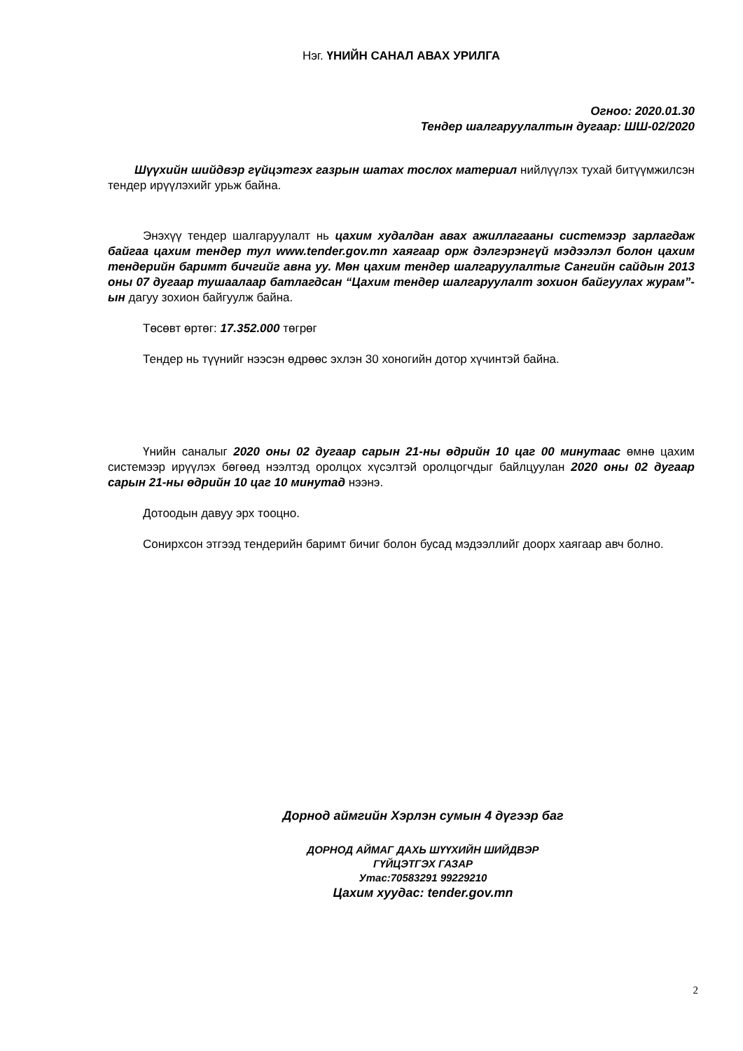Нэг. ҮНИЙН САНАЛ АВАХ УРИЛГА
Огноо: 2020.01.30
Тендер шалгаруулалтын дугаар: ШШ-02/2020
Шүүхийн шийдвэр гүйцэтгэх газрын шатах тослох материал нийлүүлэх тухай битүүмжилсэн тендер ирүүлэхийг урьж байна.
Энэхүү тендер шалгаруулалт нь цахим худалдан авах ажиллагааны системээр зарлагдаж байгаа цахим тендер тул www.tender.gov.mn хаягаар орж дэлгэрэнгүй мэдээлэл болон цахим тендерийн баримт бичгийг авна уу. Мөн цахим тендер шалгаруулалтыг Сангийн сайдын 2013 оны 07 дугаар тушаалаар батлагдсан “Цахим тендер шалгаруулалт зохион байгуулах журам”-ын дагуу зохион байгуулж байна.
Төсөвт өртөг: 17.352.000 төгрөг
Тендер нь түүнийг нээсэн өдрөөс эхлэн 30 хоногийн дотор хүчинтэй байна.
Үнийн саналыг 2020 оны 02 дугаар сарын 21-ны өдрийн 10 цаг 00 минутаас өмнө цахим системээр ирүүлэх бөгөөд нээлтэд оролцох хүсэлтэй оролцогчдыг байлцуулан 2020 оны 02 дугаар сарын 21-ны өдрийн 10 цаг 10 минутад нээнэ.
Дотоодын давуу эрх тооцно.
Сонирхсон этгээд тендерийн баримт бичиг болон бусад мэдээллийг доорх хаягаар авч болно.
Дорнод аймгийн Хэрлэн сумын 4 дүгээр баг
ДОРНОД АЙМАГ ДАХЬ ШҮҮХИЙН ШИЙДВЭР
ГҮЙЦЭТГЭХ ГАЗАР
Утас:70583291 99229210
Цахим хуудас: tender.gov.mn
2